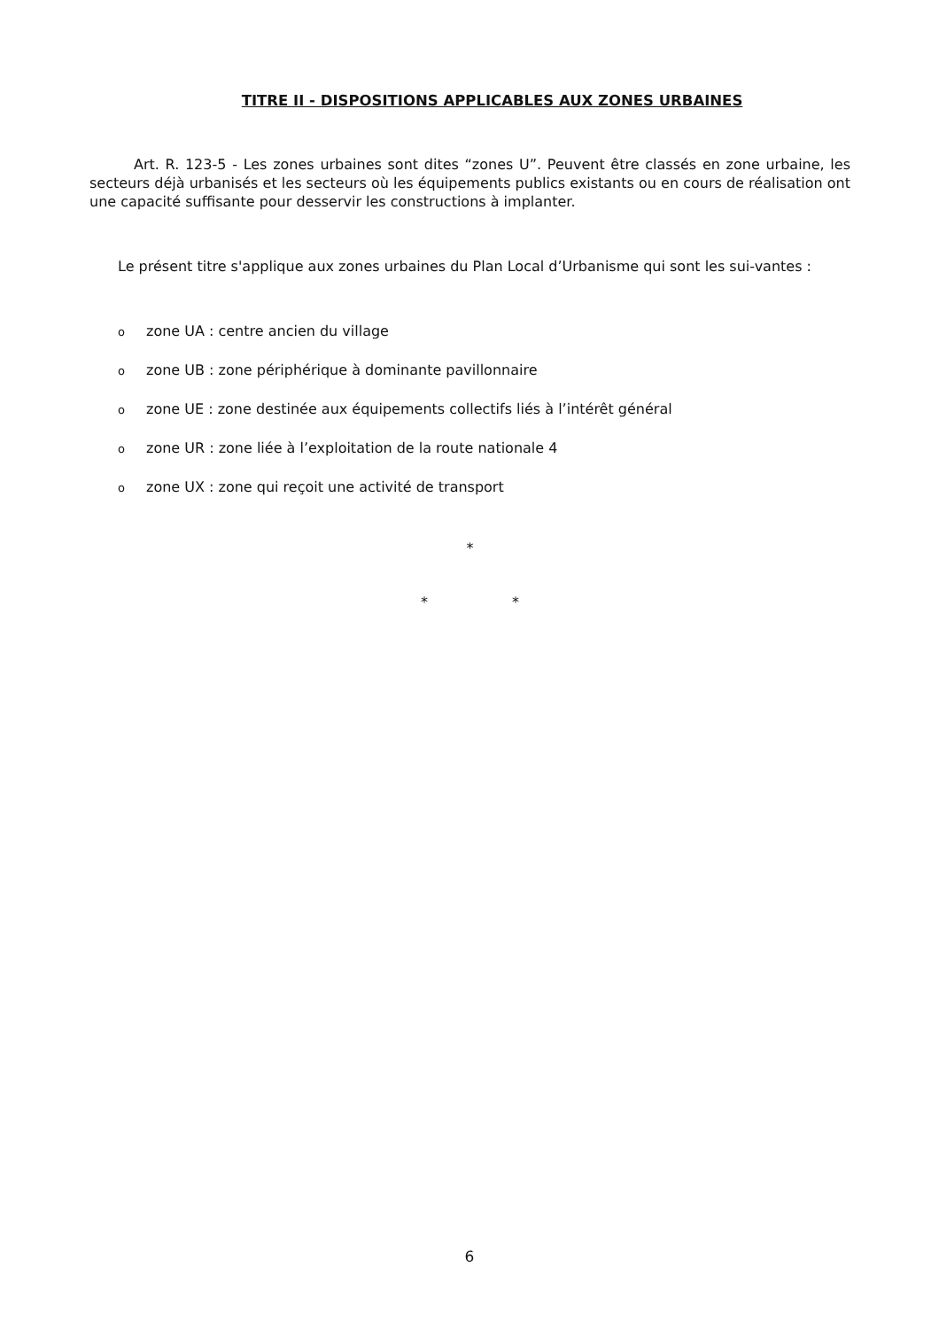TITRE II - DISPOSITIONS APPLICABLES AUX ZONES URBAINES
Art. R. 123-5 - Les zones urbaines sont dites “zones U”. Peuvent être classés en zone urbaine, les secteurs déjà urbanisés et les secteurs où les équipements publics existants ou en cours de réalisation ont une capacité suffisante pour desservir les constructions à implanter.
Le présent titre s'applique aux zones urbaines du Plan Local d’Urbanisme qui sont les sui-vantes :
ozone UA : centre ancien du village
ozone UB : zone périphérique à dominante pavillonnaire
ozone UE : zone destinée aux équipements collectifs liés à l’intérêt général
ozone UR : zone liée à l’exploitation de la route nationale 4
ozone UX : zone qui reçoit une activité de transport
*
* *
6